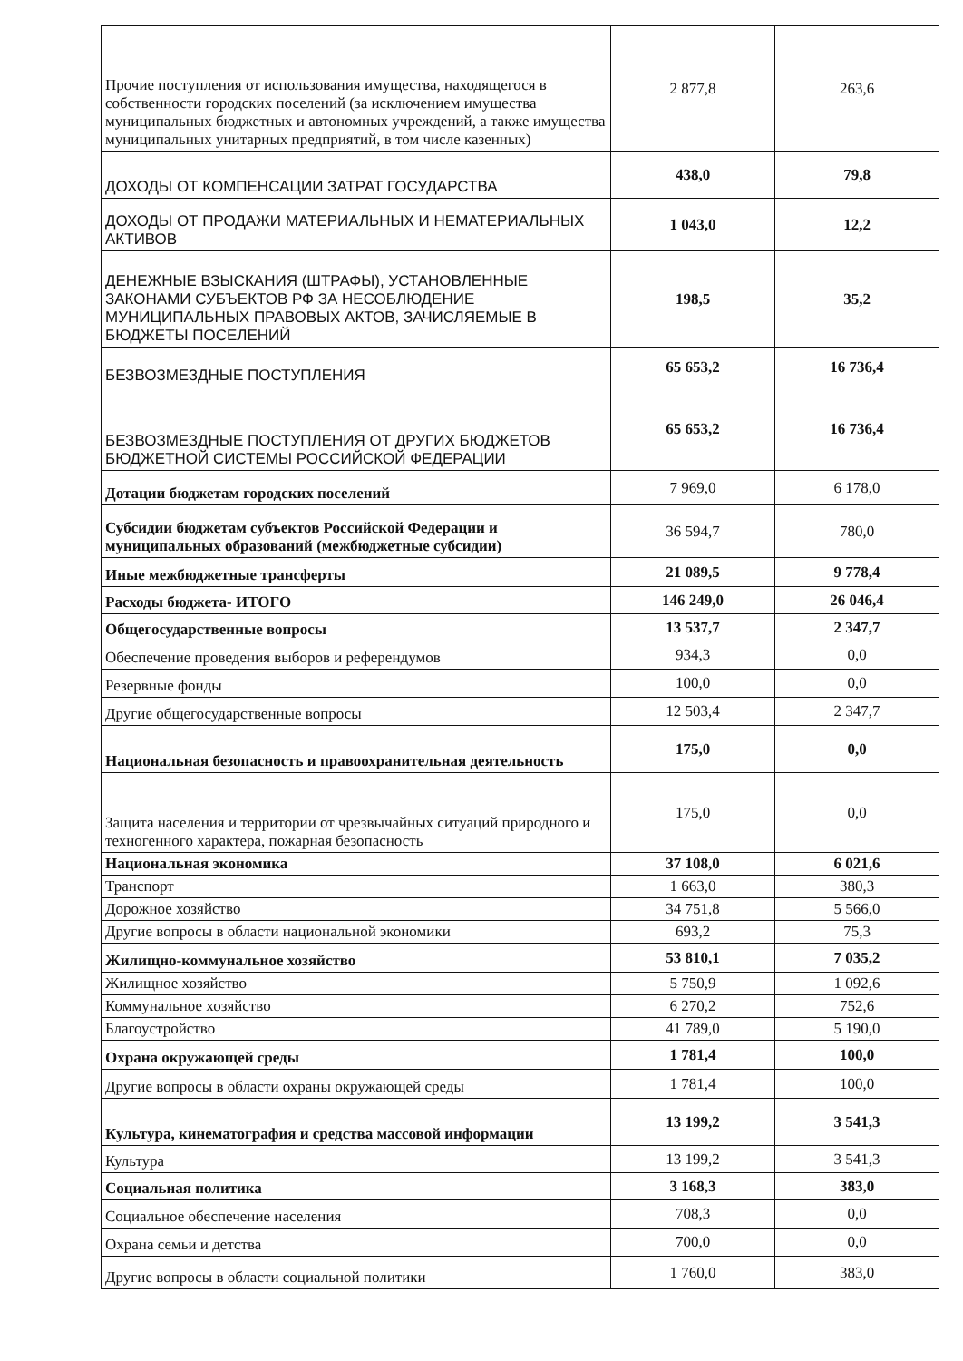| Прочие поступления от использования имущества, находящегося в собственности городских поселений (за исключением имущества муниципальных бюджетных и автономных учреждений, а также имущества муниципальных унитарных предприятий, в том числе казенных) | 2 877,8 | 263,6 |
| ДОХОДЫ ОТ КОМПЕНСАЦИИ ЗАТРАТ ГОСУДАРСТВА | 438,0 | 79,8 |
| ДОХОДЫ ОТ ПРОДАЖИ МАТЕРИАЛЬНЫХ И НЕМАТЕРИАЛЬНЫХ АКТИВОВ | 1 043,0 | 12,2 |
| ДЕНЕЖНЫЕ ВЗЫСКАНИЯ (ШТРАФЫ), УСТАНОВЛЕННЫЕ ЗАКОНАМИ СУБЪЕКТОВ РФ ЗА НЕСОБЛЮДЕНИЕ МУНИЦИПАЛЬНЫХ ПРАВОВЫХ АКТОВ, ЗАЧИСЛЯЕМЫЕ В БЮДЖЕТЫ ПОСЕЛЕНИЙ | 198,5 | 35,2 |
| БЕЗВОЗМЕЗДНЫЕ ПОСТУПЛЕНИЯ | 65 653,2 | 16 736,4 |
| БЕЗВОЗМЕЗДНЫЕ ПОСТУПЛЕНИЯ ОТ ДРУГИХ БЮДЖЕТОВ БЮДЖЕТНОЙ СИСТЕМЫ РОССИЙСКОЙ ФЕДЕРАЦИИ | 65 653,2 | 16 736,4 |
| Дотации бюджетам городских поселений | 7 969,0 | 6 178,0 |
| Субсидии бюджетам субъектов Российской Федерации и муниципальных образований (межбюджетные субсидии) | 36 594,7 | 780,0 |
| Иные межбюджетные трансферты | 21 089,5 | 9 778,4 |
| Расходы бюджета- ИТОГО | 146 249,0 | 26 046,4 |
| Общегосударственные вопросы | 13 537,7 | 2 347,7 |
| Обеспечение проведения выборов и референдумов | 934,3 | 0,0 |
| Резервные фонды | 100,0 | 0,0 |
| Другие общегосударственные вопросы | 12 503,4 | 2 347,7 |
| Национальная безопасность и правоохранительная деятельность | 175,0 | 0,0 |
| Защита населения и территории от чрезвычайных ситуаций природного и техногенного характера, пожарная безопасность | 175,0 | 0,0 |
| Национальная экономика | 37 108,0 | 6 021,6 |
| Транспорт | 1 663,0 | 380,3 |
| Дорожное хозяйство | 34 751,8 | 5 566,0 |
| Другие вопросы в области национальной экономики | 693,2 | 75,3 |
| Жилищно-коммунальное хозяйство | 53 810,1 | 7 035,2 |
| Жилищное хозяйство | 5 750,9 | 1 092,6 |
| Коммунальное хозяйство | 6 270,2 | 752,6 |
| Благоустройство | 41 789,0 | 5 190,0 |
| Охрана окружающей среды | 1 781,4 | 100,0 |
| Другие вопросы в области охраны окружающей среды | 1 781,4 | 100,0 |
| Культура, кинематография и средства массовой информации | 13 199,2 | 3 541,3 |
| Культура | 13 199,2 | 3 541,3 |
| Социальная политика | 3 168,3 | 383,0 |
| Социальное обеспечение населения | 708,3 | 0,0 |
| Охрана семьи и детства | 700,0 | 0,0 |
| Другие вопросы в области социальной политики | 1 760,0 | 383,0 |